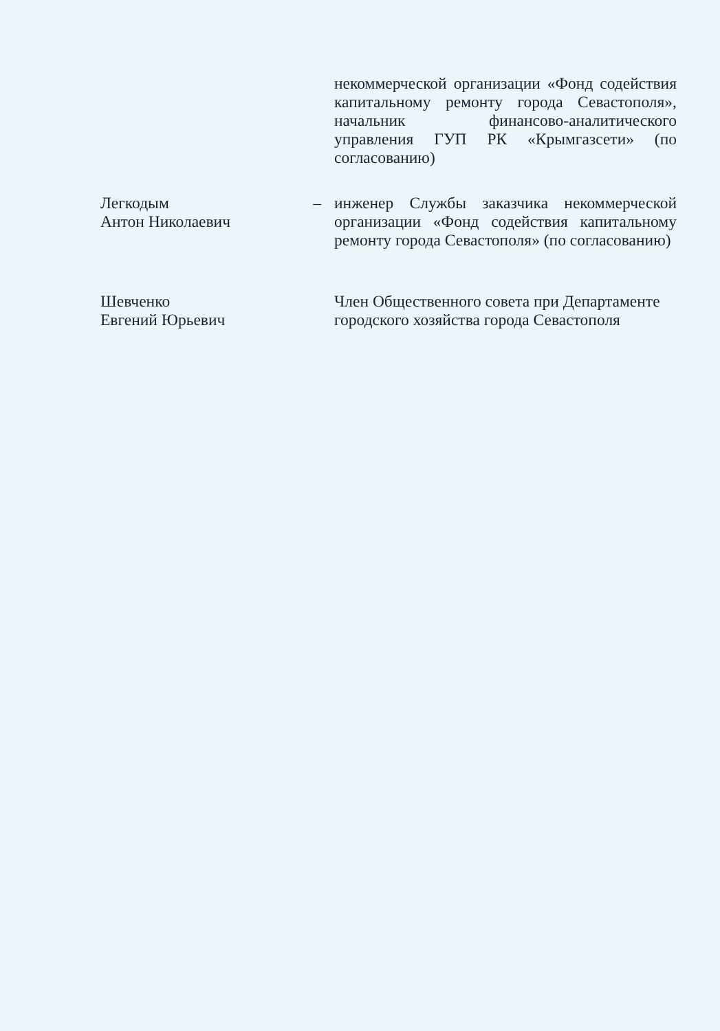некоммерческой организации «Фонд содействия капитальному ремонту города Севастополя», начальник финансово-аналитического управления ГУП РК «Крымгазсети» (по согласованию)
Легкодым
Антон Николаевич
– инженер Службы заказчика некоммерческой организации «Фонд содействия капитальному ремонту города Севастополя» (по согласованию)
Шевченко
Евгений Юрьевич
Член Общественного совета при Департаменте городского хозяйства города Севастополя